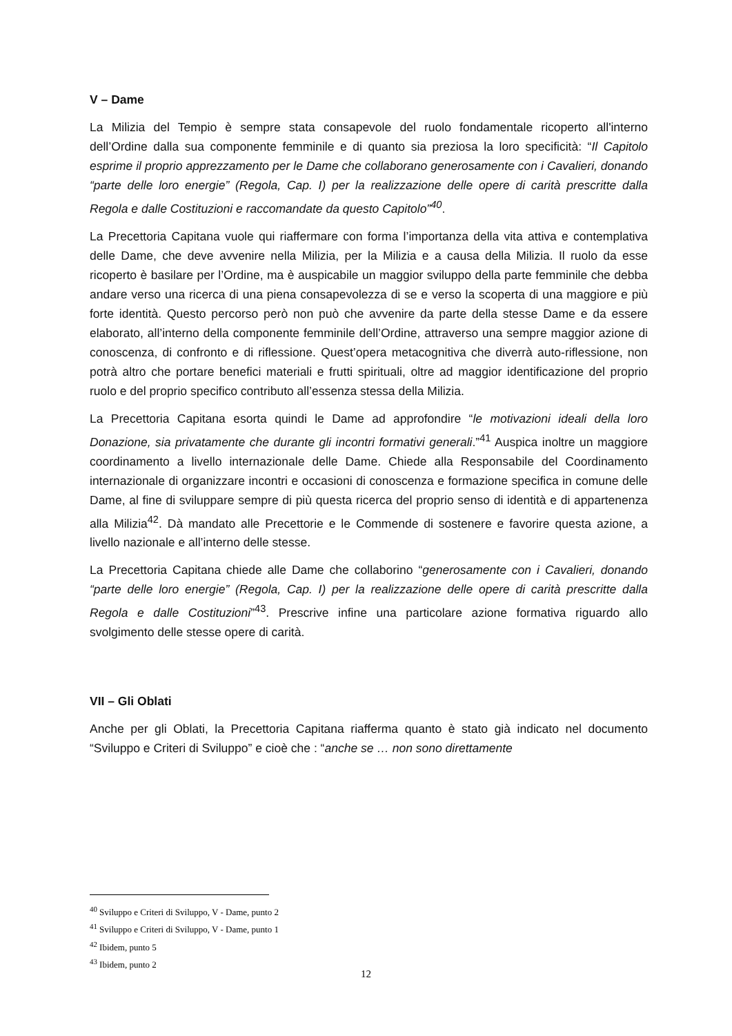V – Dame
La Milizia del Tempio è sempre stata consapevole del ruolo fondamentale ricoperto all'interno dell’Ordine dalla sua componente femminile e di quanto sia preziosa la loro specificità: “Il Capitolo esprime il proprio apprezzamento per le Dame che collaborano generosamente con i Cavalieri, donando “parte delle loro energie” (Regola, Cap. I) per la realizzazione delle opere di carità prescritte dalla Regola e dalle Costituzioni e raccomandate da questo Capitolo”<sup>40</sup>.
La Precettoria Capitana vuole qui riaffermare con forma l’importanza della vita attiva e contemplativa delle Dame, che deve avvenire nella Milizia, per la Milizia e a causa della Milizia. Il ruolo da esse ricoperto è basilare per l’Ordine, ma è auspicabile un maggior sviluppo della parte femminile che debba andare verso una ricerca di una piena consapevolezza di se e verso la scoperta di una maggiore e più forte identità. Questo percorso però non può che avvenire da parte della stesse Dame e da essere elaborato, all’interno della componente femminile dell’Ordine, attraverso una sempre maggior azione di conoscenza, di confronto e di riflessione. Quest’opera metacognitiva che diverrà auto-riflessione, non potrà altro che portare benefici materiali e frutti spirituali, oltre ad maggior identificazione del proprio ruolo e del proprio specifico contributo all’essenza stessa della Milizia.
La Precettoria Capitana esorta quindi le Dame ad approfondire “le motivazioni ideali della loro Donazione, sia privatamente che durante gli incontri formativi generali.”<sup>41</sup> Auspica inoltre un maggiore coordinamento a livello internazionale delle Dame. Chiede alla Responsabile del Coordinamento internazionale di organizzare incontri e occasioni di conoscenza e formazione specifica in comune delle Dame, al fine di sviluppare sempre di più questa ricerca del proprio senso di identità e di appartenenza alla Milizia<sup>42</sup>. Dà mandato alle Precettorie e le Commende di sostenere e favorire questa azione, a livello nazionale e all’interno delle stesse.
La Precettoria Capitana chiede alle Dame che collaborino “generosamente con i Cavalieri, donando “parte delle loro energie” (Regola, Cap. I) per la realizzazione delle opere di carità prescritte dalla Regola e dalle Costituzioni”<sup>43</sup>. Prescrive infine una particolare azione formativa riguardo allo svolgimento delle stesse opere di carità.
VII – Gli Oblati
Anche per gli Oblati, la Precettoria Capitana riafferma quanto è stato già indicato nel documento “Sviluppo e Criteri di Sviluppo” e cioè che : “anche se … non sono direttamente
<sup>40</sup> Sviluppo e Criteri di Sviluppo, V - Dame, punto 2
<sup>41</sup> Sviluppo e Criteri di Sviluppo, V - Dame, punto 1
<sup>42</sup> Ibidem, punto 5
<sup>43</sup> Ibidem, punto 2
12